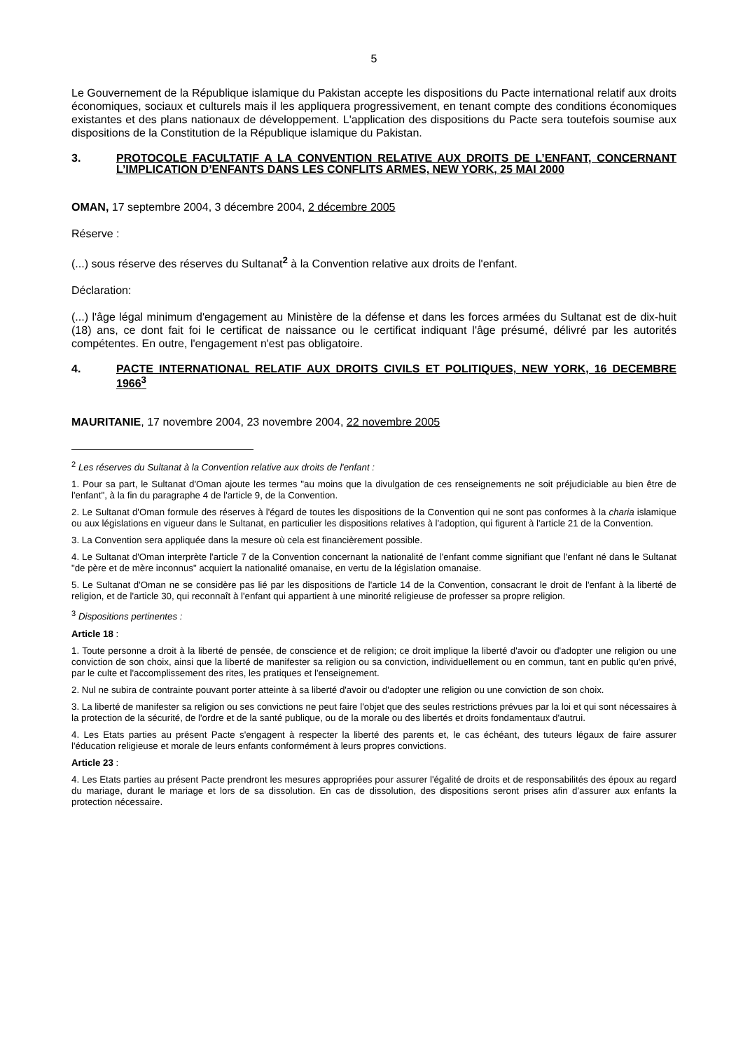5
Le Gouvernement de la République islamique du Pakistan accepte les dispositions du Pacte international relatif aux droits économiques, sociaux et culturels mais il les appliquera progressivement, en tenant compte des conditions économiques existantes et des plans nationaux de développement. L'application des dispositions du Pacte sera toutefois soumise aux dispositions de la Constitution de la République islamique du Pakistan.
3. PROTOCOLE FACULTATIF A LA CONVENTION RELATIVE AUX DROITS DE L’ENFANT, CONCERNANT L’IMPLICATION D’ENFANTS DANS LES CONFLITS ARMES, NEW YORK, 25 MAI 2000
OMAN, 17 septembre 2004, 3 décembre 2004, 2 décembre 2005
Réserve :
(...) sous réserve des réserves du Sultanat<sup>2</sup> à la Convention relative aux droits de l'enfant.
Déclaration:
(...) l'âge légal minimum d'engagement au Ministère de la défense et dans les forces armées du Sultanat est de dix-huit (18) ans, ce dont fait foi le certificat de naissance ou le certificat indiquant l'âge présumé, délivré par les autorités compétentes. En outre, l'engagement n'est pas obligatoire.
4. PACTE INTERNATIONAL RELATIF AUX DROITS CIVILS ET POLITIQUES, NEW YORK, 16 DECEMBRE 1966<sup>3</sup>
MAURITANIE, 17 novembre 2004, 23 novembre 2004, 22 novembre 2005
<sup>2</sup> Les réserves du Sultanat à la Convention relative aux droits de l'enfant :
1. Pour sa part, le Sultanat d'Oman ajoute les termes "au moins que la divulgation de ces renseignements ne soit préjudiciable au bien être de l'enfant", à la fin du paragraphe 4 de l'article 9, de la Convention.
2. Le Sultanat d'Oman formule des réserves à l'égard de toutes les dispositions de la Convention qui ne sont pas conformes à la charia islamique ou aux législations en vigueur dans le Sultanat, en particulier les dispositions relatives à l'adoption, qui figurent à l'article 21 de la Convention.
3. La Convention sera appliquée dans la mesure où cela est financièrement possible.
4. Le Sultanat d'Oman interprète l'article 7 de la Convention concernant la nationalité de l'enfant comme signifiant que l'enfant né dans le Sultanat "de père et de mère inconnus" acquiert la nationalité omanaise, en vertu de la législation omanaise.
5. Le Sultanat d'Oman ne se considère pas lié par les dispositions de l'article 14 de la Convention, consacrant le droit de l'enfant à la liberté de religion, et de l'article 30, qui reconnaît à l'enfant qui appartient à une minorité religieuse de professer sa propre religion.
<sup>3</sup> Dispositions pertinentes :
Article 18 :
1. Toute personne a droit à la liberté de pensée, de conscience et de religion; ce droit implique la liberté d'avoir ou d'adopter une religion ou une conviction de son choix, ainsi que la liberté de manifester sa religion ou sa conviction, individuellement ou en commun, tant en public qu'en privé, par le culte et l'accomplissement des rites, les pratiques et l'enseignement.
2. Nul ne subira de contrainte pouvant porter atteinte à sa liberté d'avoir ou d'adopter une religion ou une conviction de son choix.
3. La liberté de manifester sa religion ou ses convictions ne peut faire l'objet que des seules restrictions prévues par la loi et qui sont nécessaires à la protection de la sécurité, de l'ordre et de la santé publique, ou de la morale ou des libertés et droits fondamentaux d'autrui.
4. Les Etats parties au présent Pacte s'engagent à respecter la liberté des parents et, le cas échéant, des tuteurs légaux de faire assurer l'éducation religieuse et morale de leurs enfants conformément à leurs propres convictions.
Article 23 :
4. Les Etats parties au présent Pacte prendront les mesures appropriées pour assurer l'égalité de droits et de responsabilités des époux au regard du mariage, durant le mariage et lors de sa dissolution. En cas de dissolution, des dispositions seront prises afin d'assurer aux enfants la protection nécessaire.